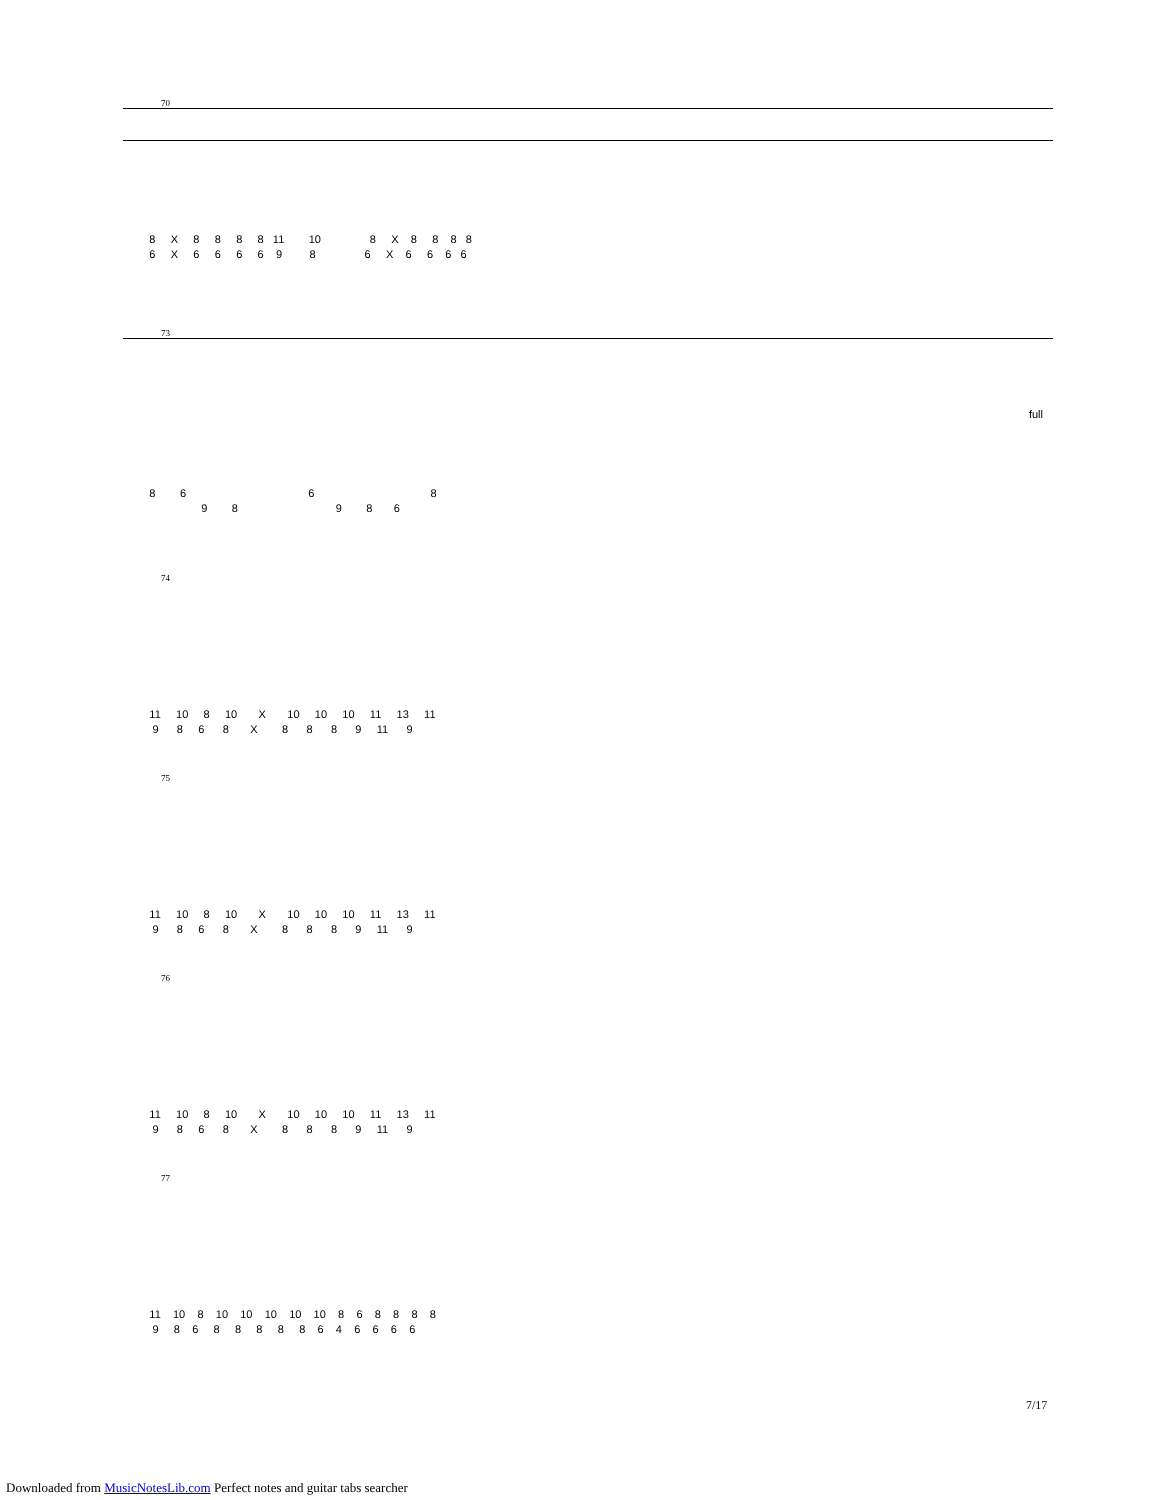70
8 X 8 8 8 8 11 10 8 X 8 8 8 8 6 X 6 6 6 6 9 8 6 X 6 6 6 6
73
full
8 6 6 8 9 8 9 8 6
74
11 10 8 10 X 10 10 10 11 13 11 9 8 6 8 X 8 8 8 9 11 9
75
11 10 8 10 X 10 10 10 11 13 11 9 8 6 8 X 8 8 8 9 11 9
76
11 10 8 10 X 10 10 10 11 13 11 9 8 6 8 X 8 8 8 9 11 9
77
11 10 8 10 10 10 10 10 8 6 8 8 8 8 9 8 6 8 8 8 8 8 6 4 6 6 6 6
7/17
Downloaded from MusicNotesLib.com Perfect notes and guitar tabs searcher